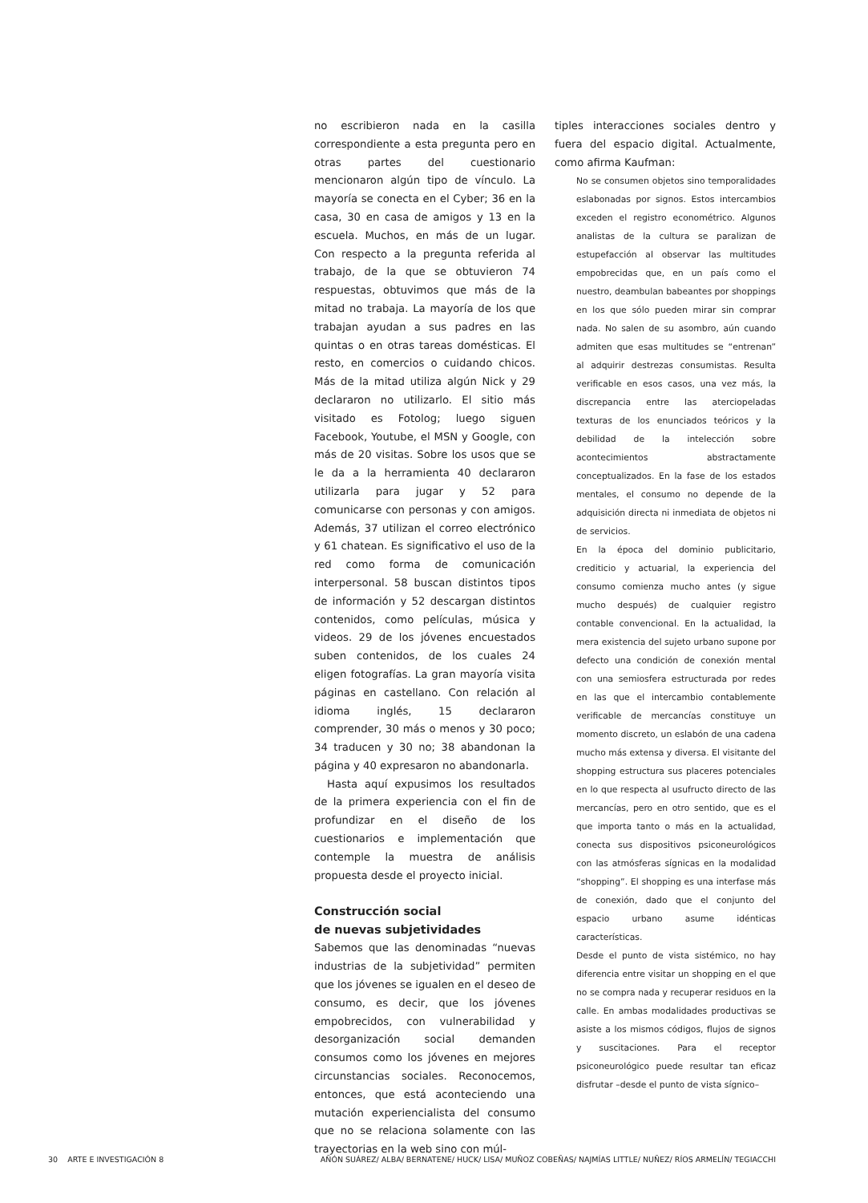no escribieron nada en la casilla correspondiente a esta pregunta pero en otras partes del cuestionario mencionaron algún tipo de vínculo. La mayoría se conecta en el Cyber; 36 en la casa, 30 en casa de amigos y 13 en la escuela. Muchos, en más de un lugar. Con respecto a la pregunta referida al trabajo, de la que se obtuvieron 74 respuestas, obtuvimos que más de la mitad no trabaja. La mayoría de los que trabajan ayudan a sus padres en las quintas o en otras tareas domésticas. El resto, en comercios o cuidando chicos. Más de la mitad utiliza algún Nick y 29 declararon no utilizarlo. El sitio más visitado es Fotolog; luego siguen Facebook, Youtube, el MSN y Google, con más de 20 visitas. Sobre los usos que se le da a la herramienta 40 declararon utilizarla para jugar y 52 para comunicarse con personas y con amigos. Además, 37 utilizan el correo electrónico y 61 chatean. Es significativo el uso de la red como forma de comunicación interpersonal. 58 buscan distintos tipos de información y 52 descargan distintos contenidos, como películas, música y videos. 29 de los jóvenes encuestados suben contenidos, de los cuales 24 eligen fotografías. La gran mayoría visita páginas en castellano. Con relación al idioma inglés, 15 declararon comprender, 30 más o menos y 30 poco; 34 traducen y 30 no; 38 abandonan la página y 40 expresaron no abandonarla.
Hasta aquí expusimos los resultados de la primera experiencia con el fin de profundizar en el diseño de los cuestionarios e implementación que contemple la muestra de análisis propuesta desde el proyecto inicial.
Construcción social
de nuevas subjetividades
Sabemos que las denominadas “nuevas industrias de la subjetividad” permiten que los jóvenes se igualen en el deseo de consumo, es decir, que los jóvenes empobrecidos, con vulnerabilidad y desorganización social demanden consumos como los jóvenes en mejores circunstancias sociales. Reconocemos, entonces, que está aconteciendo una mutación experiencialista del consumo que no se relaciona solamente con las trayectorias en la web sino con múl-
tiples interacciones sociales dentro y fuera del espacio digital. Actualmente, como afirma Kaufman:
No se consumen objetos sino temporalidades eslabonadas por signos. Estos intercambios exceden el registro econométrico. Algunos analistas de la cultura se paralizan de estupefacción al observar las multitudes empobrecidas que, en un país como el nuestro, deambulan babeantes por shoppings en los que sólo pueden mirar sin comprar nada. No salen de su asombro, aún cuando admiten que esas multitudes se “entrenan” al adquirir destrezas consumistas. Resulta verificable en esos casos, una vez más, la discrepancia entre las aterciopeladas texturas de los enunciados teóricos y la debilidad de la intelección sobre acontecimientos abstractamente conceptualizados. En la fase de los estados mentales, el consumo no depende de la adquisición directa ni inmediata de objetos ni de servicios.
En la época del dominio publicitario, crediticio y actuarial, la experiencia del consumo comienza mucho antes (y sigue mucho después) de cualquier registro contable convencional. En la actualidad, la mera existencia del sujeto urbano supone por defecto una condición de conexión mental con una semiosfera estructurada por redes en las que el intercambio contablemente verificable de mercancías constituye un momento discreto, un eslabón de una cadena mucho más extensa y diversa. El visitante del shopping estructura sus placeres potenciales en lo que respecta al usufructo directo de las mercancías, pero en otro sentido, que es el que importa tanto o más en la actualidad, conecta sus dispositivos psiconeurológicos con las atmósferas sígnicas en la modalidad “shopping”. El shopping es una interfase más de conexión, dado que el conjunto del espacio urbano asume idénticas características.
Desde el punto de vista sistémico, no hay diferencia entre visitar un shopping en el que no se compra nada y recuperar residuos en la calle. En ambas modalidades productivas se asiste a los mismos códigos, flujos de signos y suscitaciones. Para el receptor psiconeurológico puede resultar tan eficaz disfrutar –desde el punto de vista sígnico–
30 ARTE E INVESTIGACIÓN 8 AÑÓN SUÁREZ/ ALBA/ BERNATENE/ HUCK/ LISA/ MUÑOZ COBEÑAS/ NAJMÍAS LITTLE/ NUÑEZ/ RÍOS ARMELÍN/ TEGIACCHI